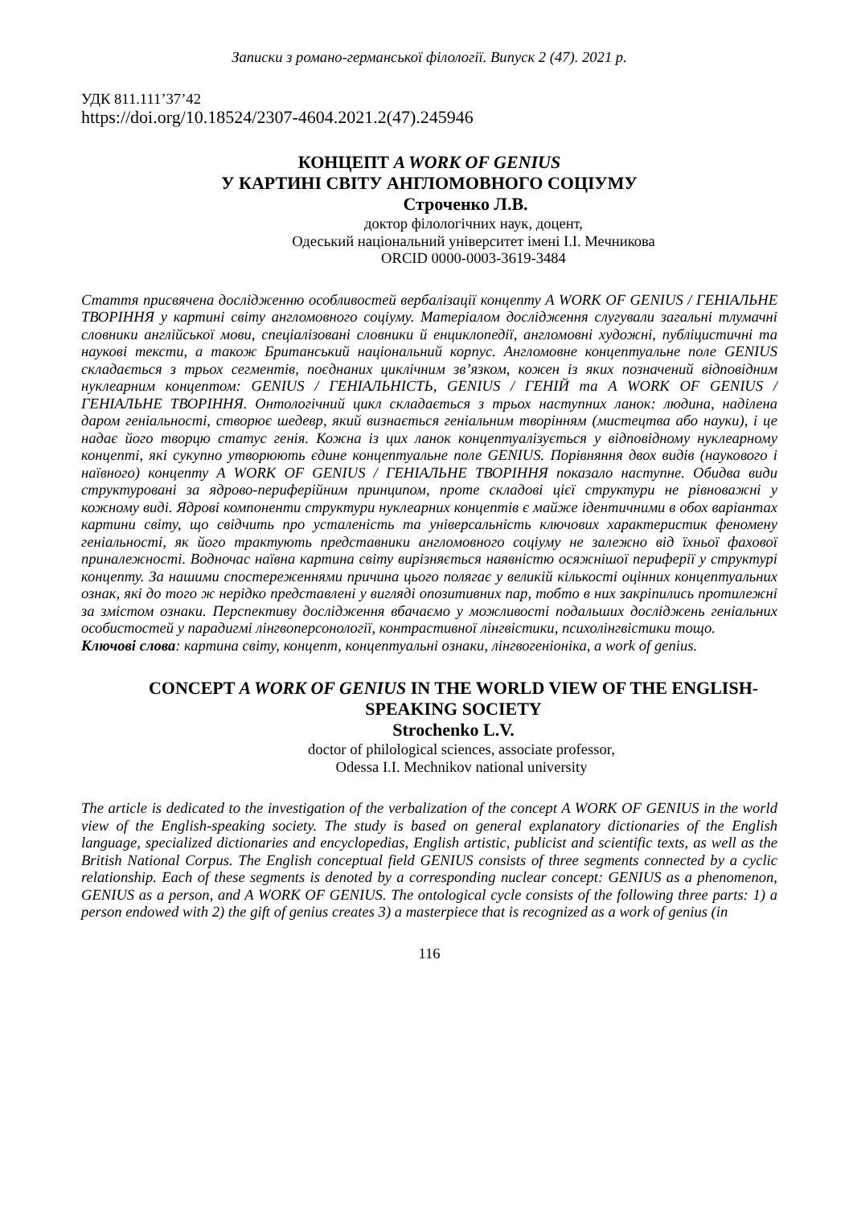Записки з романо-германської філології. Випуск 2 (47). 2021 р.
УДК 811.111’37’42
https://doi.org/10.18524/2307-4604.2021.2(47).245946
КОНЦЕПТ A WORK OF GENIUS
У КАРТИНІ СВІТУ АНГЛОМОВНОГО СОЦІУМУ
Строченко Л.В.
доктор філологічних наук, доцент,
Одеський національний університет імені І.І. Мечникова
ORCID 0000-0003-3619-3484
Стаття присвячена дослідженню особливостей вербалізації концепту A WORK OF GENIUS / ГЕНІАЛЬНЕ ТВОРІННЯ у картині світу англомовного соціуму. Матеріалом дослідження слугували загальні тлумачні словники англійської мови, спеціалізовані словники й енциклопедії, англомовні художні, публіцистичні та наукові тексти, а також Британський національний корпус. Англомовне концептуальне поле GENIUS складається з трьох сегментів, поєднаних циклічним зв’язком, кожен із яких позначений відповідним нуклеарним концептом: GENIUS / ГЕНІАЛЬНІСТЬ, GENIUS / ГЕНІЙ та A WORK OF GENIUS / ГЕНІАЛЬНЕ ТВОРІННЯ. Онтологічний цикл складається з трьох наступних ланок: людина, наділена даром геніальності, створює шедевр, який визнається геніальним творінням (мистецтва або науки), і це надає його творцю статус генія. Кожна із цих ланок концептуалізується у відповідному нуклеарному концепті, які сукупно утворюють єдине концептуальне поле GENIUS. Порівняння двох видів (наукового і наївного) концепту A WORK OF GENIUS / ГЕНІАЛЬНЕ ТВОРІННЯ показало наступне. Обидва види структуровані за ядрово-периферійним принципом, проте складові цієї структури не рівноважні у кожному виді. Ядрові компоненти структури нуклеарних концептів є майже ідентичними в обох варіантах картини світу, що свідчить про усталеність та універсальність ключових характеристик феномену геніальності, як його трактують представники англомовного соціуму не залежно від їхньої фахової приналежності. Водночас наївна картина світу вирізняється наявністю осяжнішої периферії у структурі концепту. За нашими спостереженнями причина цього полягає у великій кількості оцінних концептуальних ознак, які до того ж нерідко представлені у вигляді опозитивних пар, тобто в них закріпились протилежні за змістом ознаки. Перспективу дослідження вбачаємо у можливості подальших досліджень геніальних особистостей у парадигмі лінгвоперсонології, контрастивної лінгвістики, психолінгвістики тощо.
Ключові слова: картина світу, концепт, концептуальні ознаки, лінгвогеніоніка, a work of genius.
CONCEPT A WORK OF GENIUS IN THE WORLD VIEW OF THE ENGLISH-SPEAKING SOCIETY
Strochenko L.V.
doctor of philological sciences, associate professor,
Odessa I.I. Mechnikov national university
The article is dedicated to the investigation of the verbalization of the concept A WORK OF GENIUS in the world view of the English-speaking society. The study is based on general explanatory dictionaries of the English language, specialized dictionaries and encyclopedias, English artistic, publicist and scientific texts, as well as the British National Corpus. The English conceptual field GENIUS consists of three segments connected by a cyclic relationship. Each of these segments is denoted by a corresponding nuclear concept: GENIUS as a phenomenon, GENIUS as a person, and A WORK OF GENIUS. The ontological cycle consists of the following three parts: 1) a person endowed with 2) the gift of genius creates 3) a masterpiece that is recognized as a work of genius (in
116